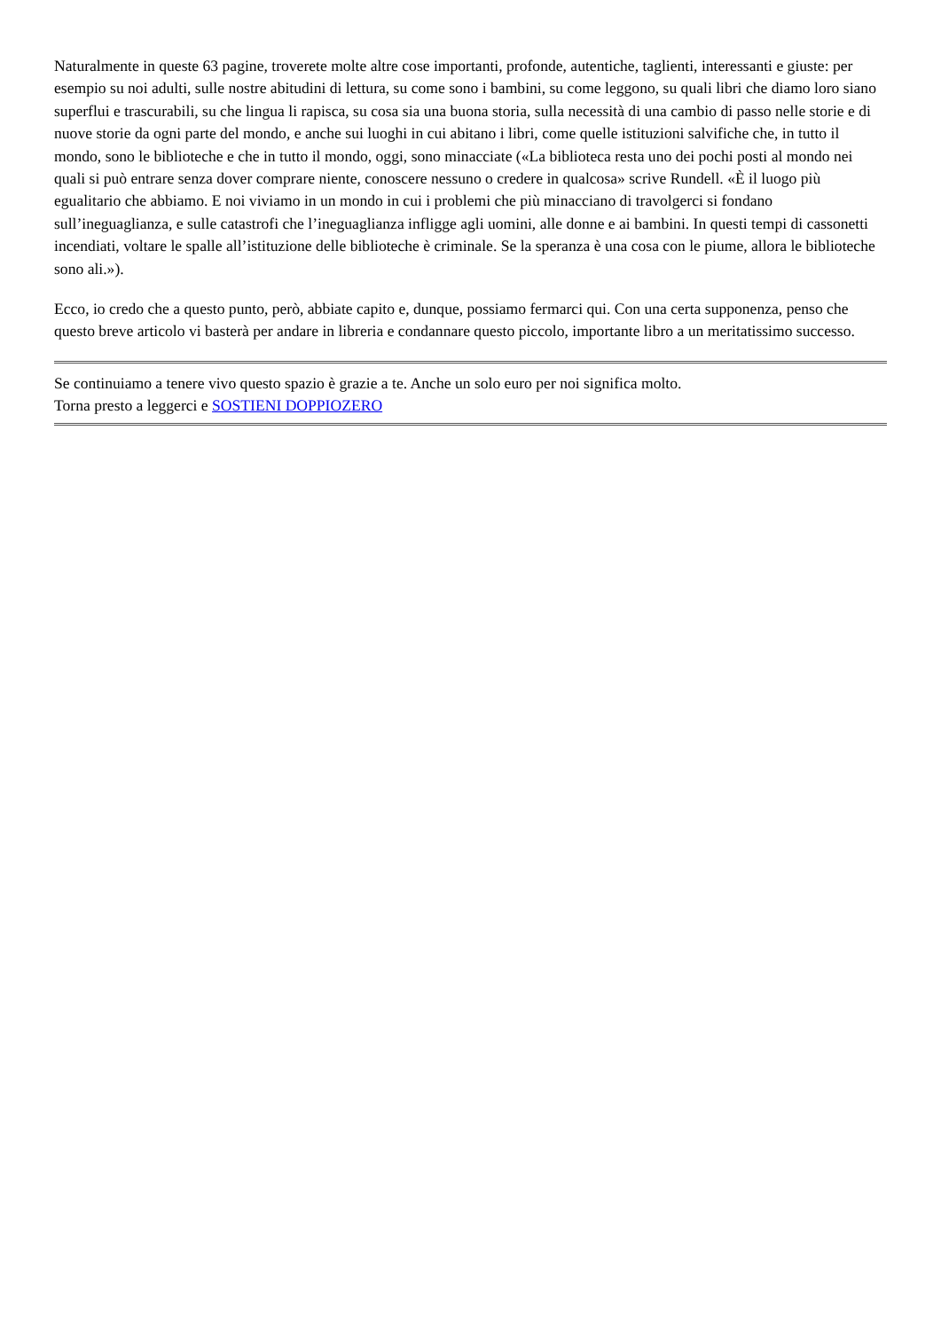Naturalmente in queste 63 pagine, troverete molte altre cose importanti, profonde, autentiche, taglienti, interessanti e giuste: per esempio su noi adulti, sulle nostre abitudini di lettura, su come sono i bambini, su come leggono, su quali libri che diamo loro siano superflui e trascurabili, su che lingua li rapisca, su cosa sia una buona storia, sulla necessità di una cambio di passo nelle storie e di nuove storie da ogni parte del mondo, e anche sui luoghi in cui abitano i libri, come quelle istituzioni salvifiche che, in tutto il mondo, sono le biblioteche e che in tutto il mondo, oggi, sono minacciate («La biblioteca resta uno dei pochi posti al mondo nei quali si può entrare senza dover comprare niente, conoscere nessuno o credere in qualcosa» scrive Rundell. «È il luogo più egualitario che abbiamo. E noi viviamo in un mondo in cui i problemi che più minacciano di travolgerci si fondano sull’ineguaglianza, e sulle catastrofi che l’ineguaglianza infligge agli uomini, alle donne e ai bambini. In questi tempi di cassonetti incendiati, voltare le spalle all’istituzione delle biblioteche è criminale. Se la speranza è una cosa con le piume, allora le biblioteche sono ali.»).
Ecco, io credo che a questo punto, però, abbiate capito e, dunque, possiamo fermarci qui. Con una certa supponenza, penso che questo breve articolo vi basterà per andare in libreria e condannare questo piccolo, importante libro a un meritatissimo successo.
Se continuiamo a tenere vivo questo spazio è grazie a te. Anche un solo euro per noi significa molto.
Torna presto a leggerci e SOSTIENI DOPPIOZERO